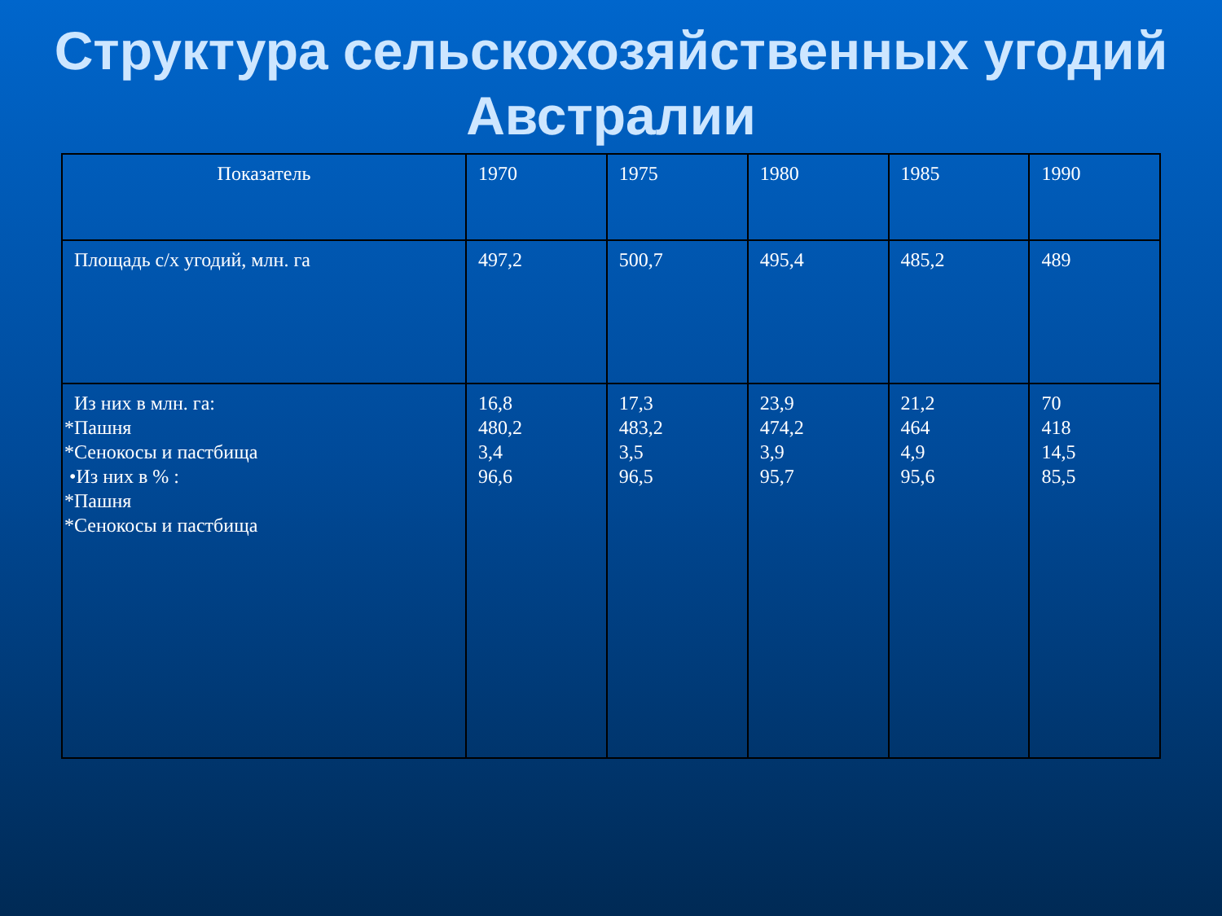Структура сельскохозяйственных угодий
Австралии
| Показатель | 1970 | 1975 | 1980 | 1985 | 1990 |
| --- | --- | --- | --- | --- | --- |
| Площадь с/х угодий, млн. га | 497,2 | 500,7 | 495,4 | 485,2 | 489 |
| Из них в млн. га: *Пашня *Сенокосы и пастбища •Из них в % : *Пашня *Сенокосы и пастбища | 16,8 480,2 3,4 96,6 | 17,3 483,2 3,5 96,5 | 23,9 474,2 3,9 95,7 | 21,2 464 4,9 95,6 | 70 418 14,5 85,5 |